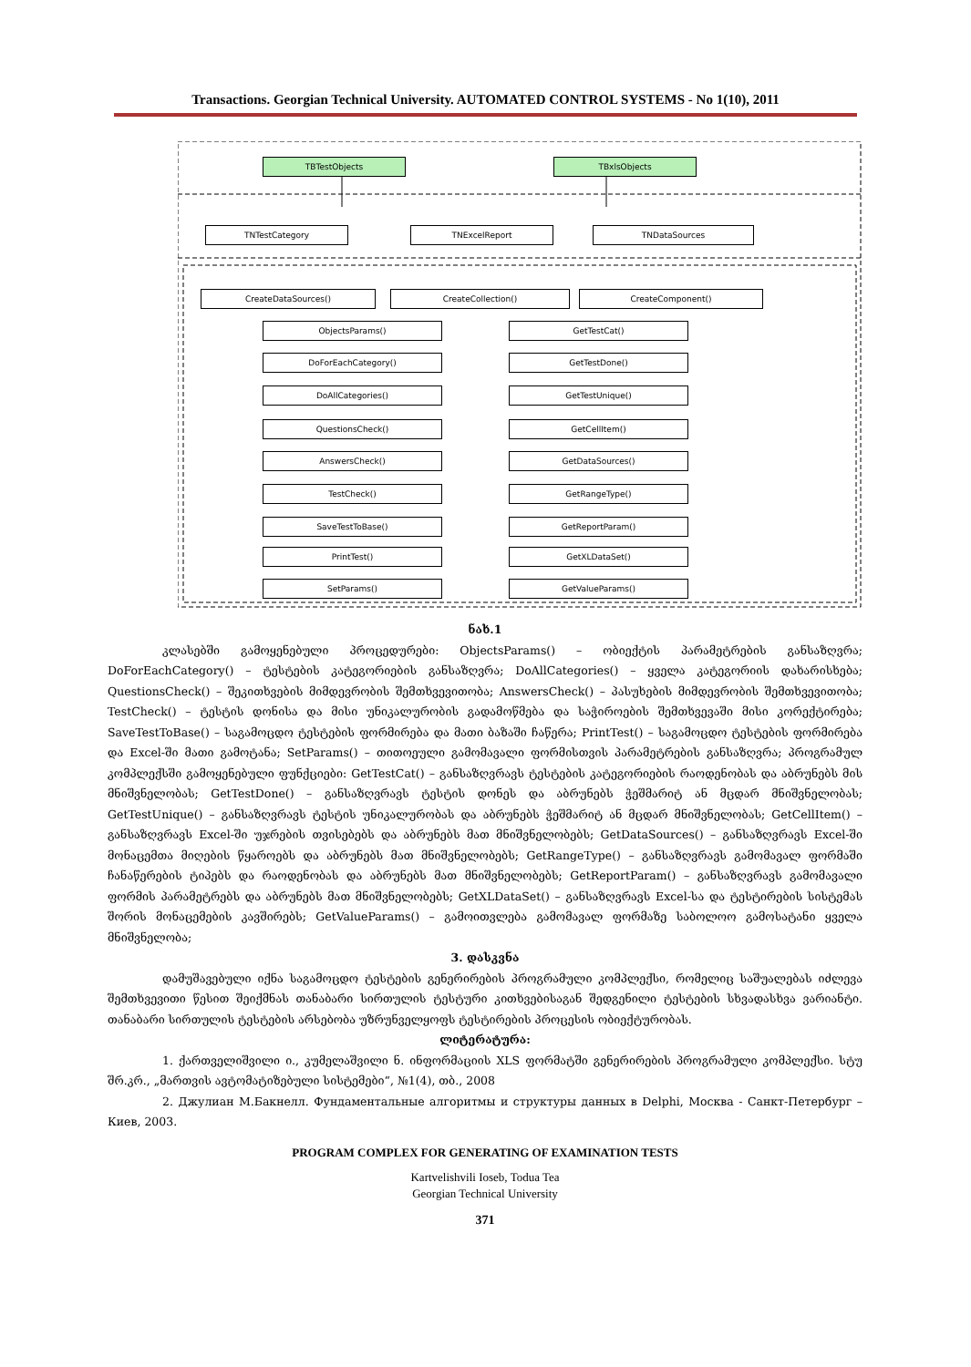Transactions. Georgian Technical University. AUTOMATED CONTROL SYSTEMS - No 1(10), 2011
TBTestObjects TBxlsObjects
TNTestCategory TNExcelReport TNDataSources
CreateDataSources() CreateCollection() CreateComponent()
ObjectsParams() GetTestCat()
DoForEachCategory() GetTestDone()
DoAllCategories() GetTestUnique()
QuestionsCheck() GetCellItem()
AnswersCheck() GetDataSources()
TestCheck() GetRangeType()
SaveTestToBase() GetReportParam()
PrintTest() GetXLDataSet()
SetParams() GetValueParams()
ნახ.1
კლასებში გამოყენებული პროცედურები: ObjectsParams() – ობიექტის პარამეტრების განსაზღვრა; DoForEachCategory() – ტესტების კატეგორიების განსაზღვრა; DoAllCategories() – ყველა კატეგორიის დახარისხება; QuestionsCheck() – შეკითხვების მიმდევრობის შემთხვევითობა; AnswersCheck() – პასუხების მიმდევრობის შემთხვევითობა; TestCheck() – ტესტის დონისა და მისი უნიკალურობის გადამოწმება და საჭიროების შემთხვევაში მისი კორექტირება; SaveTestToBase() – საგამოცდო ტესტების ფორმირება და მათი ბაზაში ჩაწერა; PrintTest() – საგამოცდო ტესტების ფორმირება და Excel-ში მათი გამოტანა; SetParams() – თითოეული გამომავალი ფორმისთვის პარამეტრების განსაზღვრა; პროგრამულ კომპლექსში გამოყენებული ფუნქციები: GetTestCat() – განსაზღვრავს ტესტების კატეგორიების რაოდენობას და აბრუნებს მის მნიშვნელობას; GetTestDone() – განსაზღვრავს ტესტის დონეს და აბრუნებს ჭეშმარიტ ან მცდარ მნიშვნელობას; GetTestUnique() – განსაზღვრავს ტესტის უნიკალურობას და აბრუნებს ჭეშმარიტ ან მცდარ მნიშვნელობას; GetCellItem() – განსაზღვრავს Excel-ში უჯრების თვისებებს და აბრუნებს მათ მნიშვნელობებს; GetDataSources() – განსაზღვრავს Excel-ში მონაცემთა მიღების წყაროებს და აბრუნებს მათ მნიშვნელობებს; GetRangeType() – განსაზღვრავს გამომავალ ფორმაში ჩანაწერების ტიპებს და რაოდენობას და აბრუნებს მათ მნიშვნელობებს; GetReportParam() – განსაზღვრავს გამომავალი ფორმის პარამეტრებს და აბრუნებს მათ მნიშვნელობებს; GetXLDataSet() – განსაზღვრავს Excel-სა და ტესტირების სისტემას შორის მონაცემების კავშირებს; GetValueParams() – გამოითვლება გამომავალ ფორმაზე საბოლოო გამოსატანი ყველა მნიშვნელობა;
3. დასკვნა
დამუშავებული იქნა საგამოცდო ტესტების გენერირების პროგრამული კომპლექსი, რომელიც საშუალებას იძლევა შემთხვევითი წესით შეიქმნას თანაბარი სირთულის ტესტური კითხვებისაგან შედგენილი ტესტების სხვადასხვა ვარიანტი. თანაბარი სირთულის ტესტების არსებობა უზრუნველყოფს ტესტირების პროცესის ობიექტურობას.
ლიტერატურა:
1. ქართველიშვილი ი., კუმელაშვილი ნ. ინფორმაციის XLS ფორმატში გენერირების პროგრამული კომპლექსი. სტუ შრ.კრ., „მართვის ავტომატიზებული სისტემები“, №1(4), თბ., 2008
2. Джулиан М.Бакнелл. Фундаментальные алгоритмы и структуры данных в Delphi, Москва - Санкт-Петербург – Киев, 2003.
PROGRAM COMPLEX FOR GENERATING OF EXAMINATION TESTS
Kartvelishvili Ioseb, Todua Tea
Georgian Technical University
371